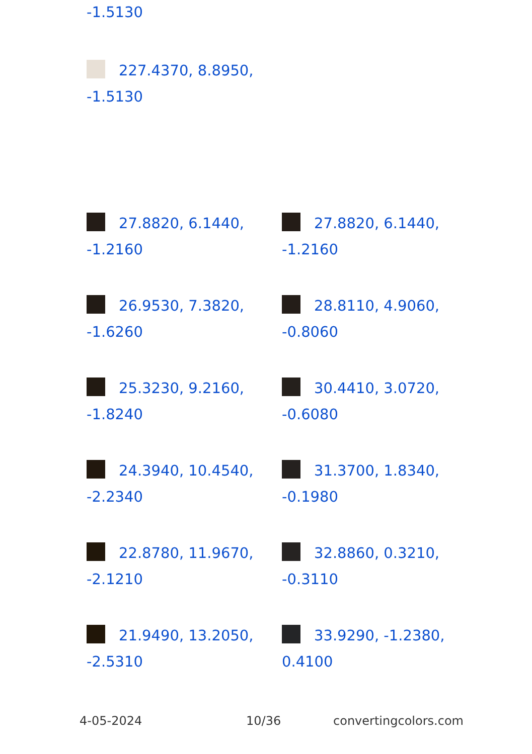-1.5130
227.4370, 8.8950, -1.5130
27.8820, 6.1440, -1.2160
27.8820, 6.1440, -1.2160
26.9530, 7.3820, -1.6260
28.8110, 4.9060, -0.8060
25.3230, 9.2160, -1.8240
30.4410, 3.0720, -0.6080
24.3940, 10.4540, -2.2340
31.3700, 1.8340, -0.1980
22.8780, 11.9670, -2.1210
32.8860, 0.3210, -0.3110
21.9490, 13.2050, -2.5310
33.9290, -1.2380, 0.4100
4-05-2024 10/36 convertingcolors.com